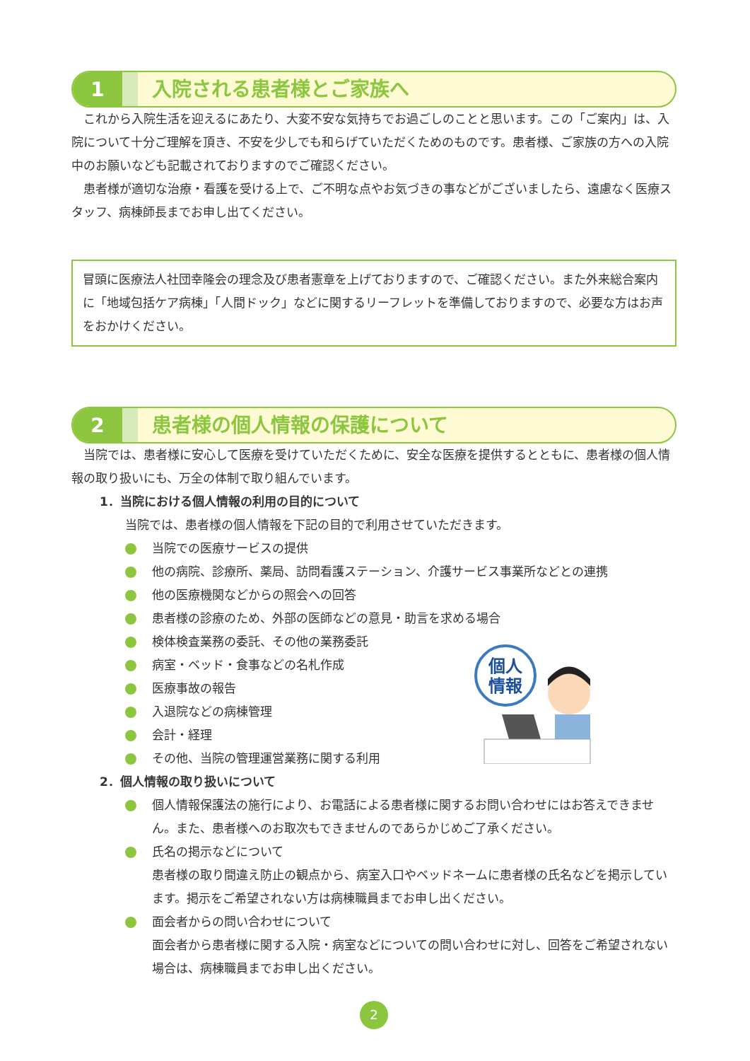1
入院される患者様とご家族へ
これから入院生活を迎えるにあたり、大変不安な気持ちでお過ごしのことと思います。この「ご案内」は、入院について十分ご理解を頂き、不安を少しでも和らげていただくためのものです。患者様、ご家族の方への入院中のお願いなども記載されておりますのでご確認ください。
患者様が適切な治療・看護を受ける上で、ご不明な点やお気づきの事などがございましたら、遠慮なく医療スタッフ、病棟師長までお申し出てください。
冒頭に医療法人社団幸隆会の理念及び患者憲章を上げておりますので、ご確認ください。また外来総合案内に「地域包括ケア病棟」「人間ドック」などに関するリーフレットを準備しておりますので、必要な方はお声をおかけください。
2
患者様の個人情報の保護について
当院では、患者様に安心して医療を受けていただくために、安全な医療を提供するとともに、患者様の個人情報の取り扱いにも、万全の体制で取り組んでいます。
1．当院における個人情報の利用の目的について
当院では、患者様の個人情報を下記の目的で利用させていただきます。
当院での医療サービスの提供
他の病院、診療所、薬局、訪問看護ステーション、介護サービス事業所などとの連携
他の医療機関などからの照会への回答
患者様の診療のため、外部の医師などの意見・助言を求める場合
検体検査業務の委託、その他の業務委託
病室・ベッド・食事などの名札作成
医療事故の報告
入退院などの病棟管理
会計・経理
その他、当院の管理運営業務に関する利用
2．個人情報の取り扱いについて
個人情報保護法の施行により、お電話による患者様に関するお問い合わせにはお答えできません。また、患者様へのお取次もできませんのであらかじめご了承ください。
氏名の掲示などについて
患者様の取り間違え防止の観点から、病室入口やベッドネームに患者様の氏名などを掲示しています。掲示をご希望されない方は病棟職員までお申し出ください。
面会者からの問い合わせについて
面会者から患者様に関する入院・病室などについての問い合わせに対し、回答をご希望されない場合は、病棟職員までお申し出ください。
個人
情報
2